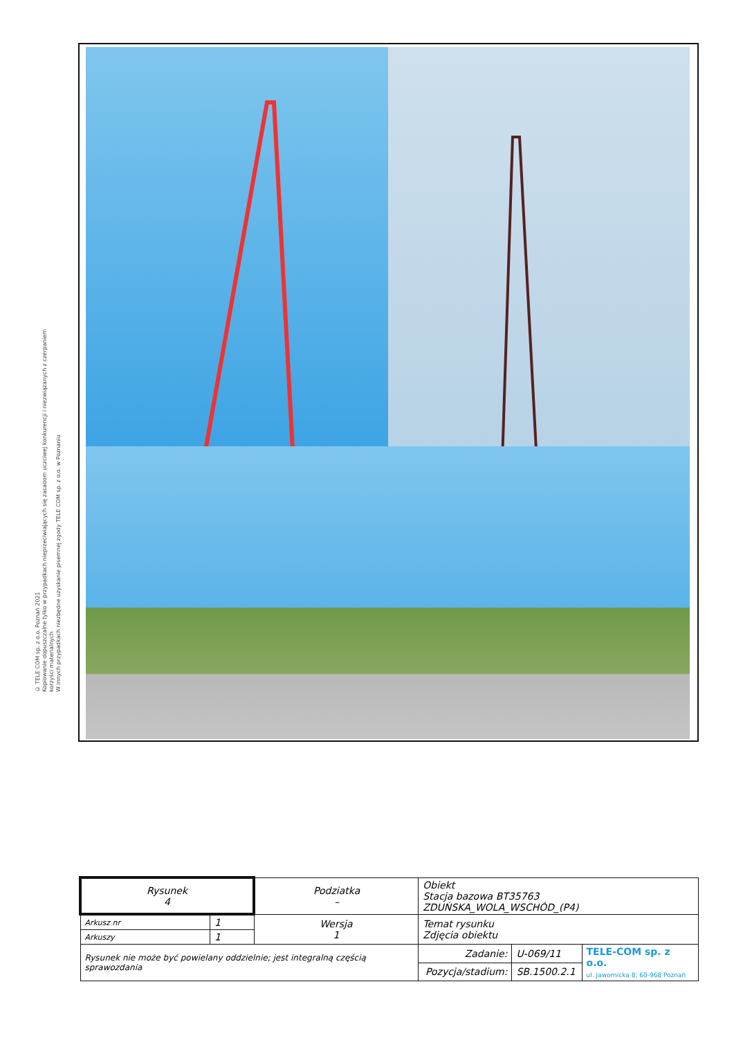© TELE COM sp. z o.o. Poznań 2021
Kopiowanie dopuszczalne tylko w przypadkach nieprzeciwiających się zasadom uczciwej konkurencji i niezwiązanych z czerpaniem korzyści materialnych
W innych przypadkach niezbędne uzyskanie pisemnej zgody TELE COM sp. z o.o. w Poznaniu
| Rysunek 4 | | Podziatka – | Obiekt Stacja bazowa BT35763 ZDUŃSKA_WOLA_WSCHÓD_(P4) | | | |
| Arkusz nr | 1 | Wersja 1 | Temat rysunku Zdjęcia obiektu | | | |
| Arkuszy | 1 | | | | | |
| Rysunek nie może być powielany oddzielnie; jest integralną częścią sprawozdania | | | | Zadanie: | U-069/11 | TELE-COM sp. z o.o. ul. Jawornicka 8; 60-968 Poznań |
| | | | | Pozycja/stadium: | SB.1500.2.1 | |